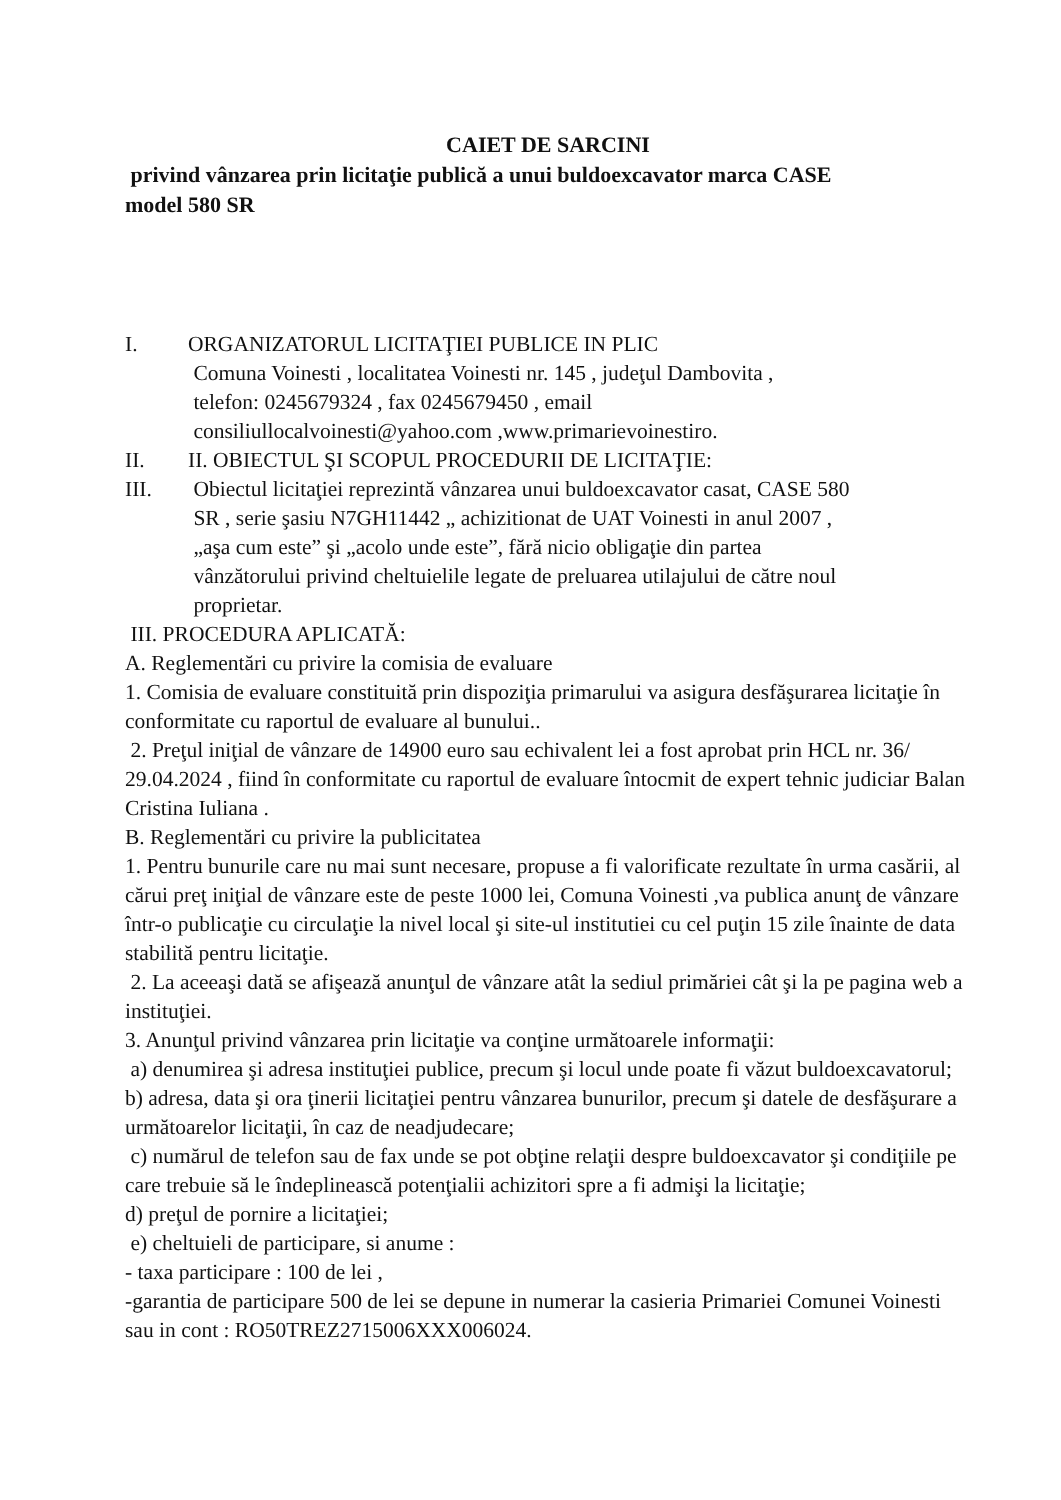CAIET DE SARCINI
privind vânzarea prin licitaţie publică a unui buldoexcavator marca CASE
model 580 SR
I. ORGANIZATORUL LICITAŢIEI PUBLICE IN PLIC
Comuna Voinesti , localitatea Voinesti nr. 145 , judeţul Dambovita ,
telefon: 0245679324 , fax 0245679450 , email
consiliullocalvoinesti@yahoo.com ,www.primarievoinestiro.
II. II. OBIECTUL ŞI SCOPUL PROCEDURII DE LICITAŢIE:
III. Obiectul licitaţiei reprezintă vânzarea unui buldoexcavator casat, CASE 580
SR , serie şasiu N7GH11442 „ achizitionat de UAT Voinesti in anul 2007 ,
„aşa cum este” şi „acolo unde este”, fără nicio obligaţie din partea
vânzătorului privind cheltuielile legate de preluarea utilajului de către noul
proprietar.
III. PROCEDURA APLICATĂ:
A. Reglementări cu privire la comisia de evaluare
1. Comisia de evaluare constituită prin dispoziţia primarului va asigura desfăşurarea licitaţie în conformitate cu raportul de evaluare al bunului..
2. Preţul iniţial de vânzare de 14900 euro sau echivalent lei a fost aprobat prin HCL nr. 36/ 29.04.2024 , fiind în conformitate cu raportul de evaluare întocmit de expert tehnic judiciar Balan Cristina Iuliana .
B. Reglementări cu privire la publicitatea
1. Pentru bunurile care nu mai sunt necesare, propuse a fi valorificate rezultate în urma casării, al cărui preţ iniţial de vânzare este de peste 1000 lei, Comuna Voinesti ,va publica anunţ de vânzare într-o publicaţie cu circulaţie la nivel local şi site-ul institutiei cu cel puţin 15 zile înainte de data stabilită pentru licitaţie.
2. La aceeaşi dată se afişează anunţul de vânzare atât la sediul primăriei cât şi la pe pagina web a instituţiei.
3. Anunţul privind vânzarea prin licitaţie va conţine următoarele informaţii:
a) denumirea şi adresa instituţiei publice, precum şi locul unde poate fi văzut buldoexcavatorul;
b) adresa, data şi ora ţinerii licitaţiei pentru vânzarea bunurilor, precum şi datele de desfăşurare a următoarelor licitaţii, în caz de neadjudecare;
c) numărul de telefon sau de fax unde se pot obţine relaţii despre buldoexcavator şi condiţiile pe care trebuie să le îndeplinească potenţialii achizitori spre a fi admişi la licitaţie;
d) preţul de pornire a licitaţiei;
e) cheltuieli de participare, si anume :
- taxa participare : 100 de lei ,
-garantia de participare 500 de lei se depune in numerar la casieria Primariei Comunei Voinesti sau in cont : RO50TREZ2715006XXX006024.